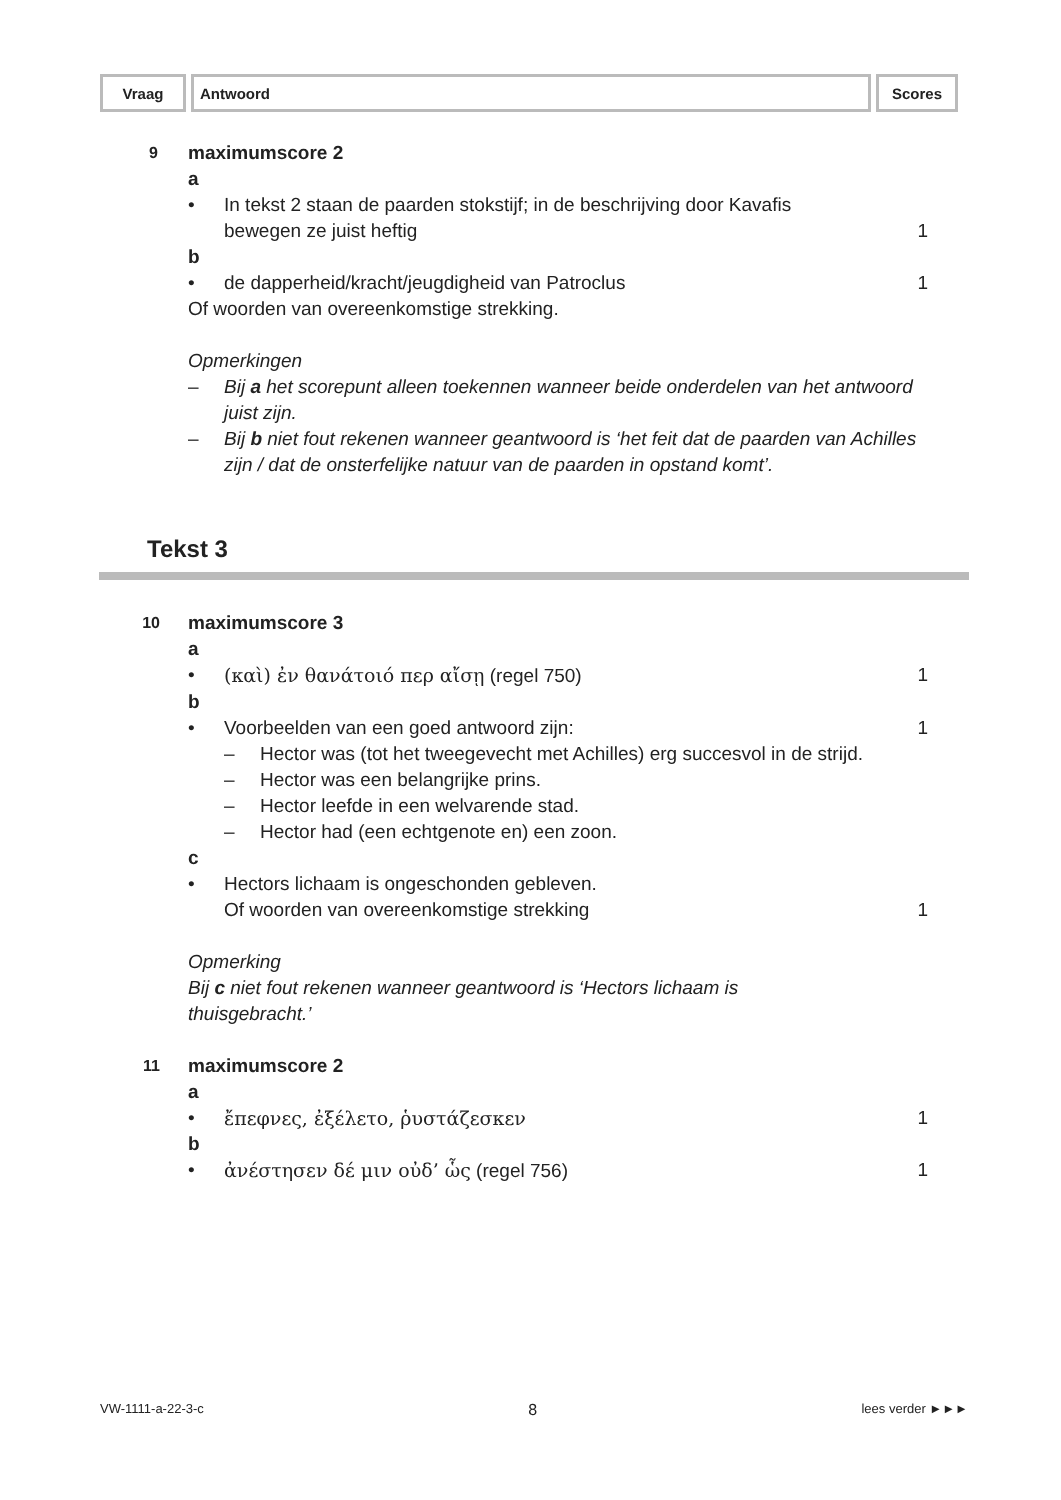| Vraag | Antwoord | Scores |
9
maximumscore 2
a
• In tekst 2 staan de paarden stokstijf; in de beschrijving door Kavafis
bewegen ze juist heftig
1
b
• de dapperheid/kracht/jeugdigheid van Patroclus 1
Of woorden van overeenkomstige strekking.
Opmerkingen
– Bij a het scorepunt alleen toekennen wanneer beide onderdelen van het antwoord juist zijn.
– Bij b niet fout rekenen wanneer geantwoord is ‘het feit dat de paarden van Achilles zijn / dat de onsterfelijke natuur van de paarden in opstand komt’.
Tekst 3
10
maximumscore 3
a
• (καὶ) ἐν θανάτοιό περ αἴσῃ (regel 750) 1
b
• Voorbeelden van een goed antwoord zijn: 1
– Hector was (tot het tweegevecht met Achilles) erg succesvol in de strijd.
– Hector was een belangrijke prins.
– Hector leefde in een welvarende stad.
– Hector had (een echtgenote en) een zoon.
c
• Hectors lichaam is ongeschonden gebleven.
Of woorden van overeenkomstige strekking
1
Opmerking
Bij c niet fout rekenen wanneer geantwoord is ‘Hectors lichaam is
thuisgebracht.’
11
maximumscore 2
a
• ἔπεφνες, ἐξέλετο, ῥυστάζεσκεν 1
b
• ἀνέστησεν δέ μιν οὐδ’ ὧς (regel 756) 1
VW-1111-a-22-3-c 8 lees verder ►►►